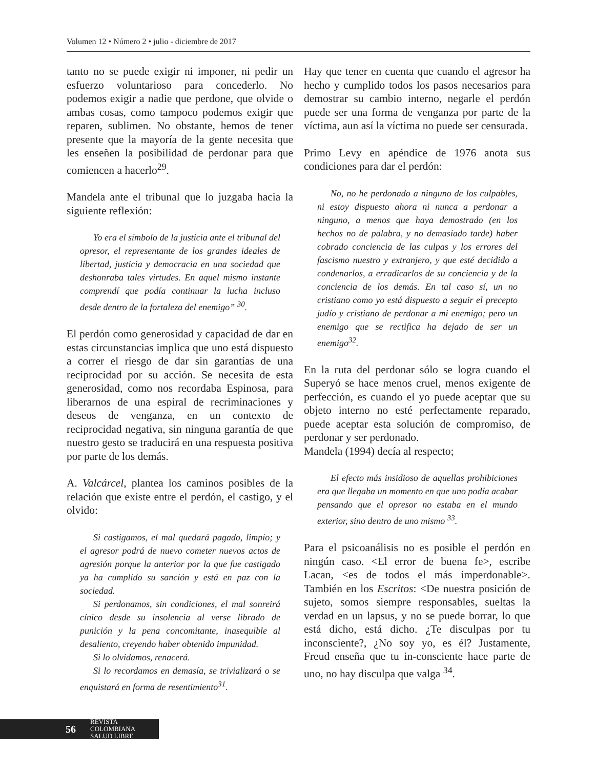Volumen 12 • Número 2 • julio - diciembre de 2017
tanto no se puede exigir ni imponer, ni pedir un esfuerzo voluntarioso para concederlo. No podemos exigir a nadie que perdone, que olvide o ambas cosas, como tampoco podemos exigir que reparen, sublimen. No obstante, hemos de tener presente que la mayoría de la gente necesita que les enseñen la posibilidad de perdonar para que comiencen a hacerlo<sup>29</sup>.
Mandela ante el tribunal que lo juzgaba hacia la siguiente reflexión:
Yo era el símbolo de la justicia ante el tribunal del opresor, el representante de los grandes ideales de libertad, justicia y democracia en una sociedad que deshonraba tales virtudes. En aquel mismo instante comprendí que podía continuar la lucha incluso desde dentro de la fortaleza del enemigo” <sup>30</sup>.
El perdón como generosidad y capacidad de dar en estas circunstancias implica que uno está dispuesto a correr el riesgo de dar sin garantías de una reciprocidad por su acción. Se necesita de esta generosidad, como nos recordaba Espinosa, para liberarnos de una espiral de recriminaciones y deseos de venganza, en un contexto de reciprocidad negativa, sin ninguna garantía de que nuestro gesto se traducirá en una respuesta positiva por parte de los demás.
A. Valcárcel, plantea los caminos posibles de la relación que existe entre el perdón, el castigo, y el olvido:
Si castigamos, el mal quedará pagado, limpio; y el agresor podrá de nuevo cometer nuevos actos de agresión porque la anterior por la que fue castigado ya ha cumplido su sanción y está en paz con la sociedad.
Si perdonamos, sin condiciones, el mal sonreirá cínico desde su insolencia al verse librado de punición y la pena concomitante, inasequible al desaliento, creyendo haber obtenido impunidad.
Si lo olvidamos, renacerá.
Si lo recordamos en demasía, se trivializará o se enquistará en forma de resentimiento<sup>31</sup>.
Hay que tener en cuenta que cuando el agresor ha hecho y cumplido todos los pasos necesarios para demostrar su cambio interno, negarle el perdón puede ser una forma de venganza por parte de la víctima, aun así la víctima no puede ser censurada.
Primo Levy en apéndice de 1976 anota sus condiciones para dar el perdón:
No, no he perdonado a ninguno de los culpables, ni estoy dispuesto ahora ni nunca a perdonar a ninguno, a menos que haya demostrado (en los hechos no de palabra, y no demasiado tarde) haber cobrado conciencia de las culpas y los errores del fascismo nuestro y extranjero, y que esté decidido a condenarlos, a erradicarlos de su conciencia y de la conciencia de los demás. En tal caso sí, un no cristiano como yo está dispuesto a seguir el precepto judío y cristiano de perdonar a mi enemigo; pero un enemigo que se rectifica ha dejado de ser un enemigo<sup>32</sup>.
En la ruta del perdonar sólo se logra cuando el Superyó se hace menos cruel, menos exigente de perfección, es cuando el yo puede aceptar que su objeto interno no esté perfectamente reparado, puede aceptar esta solución de compromiso, de perdonar y ser perdonado.
Mandela (1994) decía al respecto;
El efecto más insidioso de aquellas prohibiciones era que llegaba un momento en que uno podía acabar pensando que el opresor no estaba en el mundo exterior, sino dentro de uno mismo <sup>33</sup>.
Para el psicoanálisis no es posible el perdón en ningún caso. <El error de buena fe>, escribe Lacan, <es de todos el más imperdonable>. También en los Escritos: <De nuestra posición de sujeto, somos siempre responsables, sueltas la verdad en un lapsus, y no se puede borrar, lo que está dicho, está dicho. ¿Te disculpas por tu inconsciente?, ¿No soy yo, es él? Justamente, Freud enseña que tu in-consciente hace parte de uno, no hay disculpa que valga <sup>34</sup>.
56
REVISTA COLOMBIANA
SALUD LIBRE